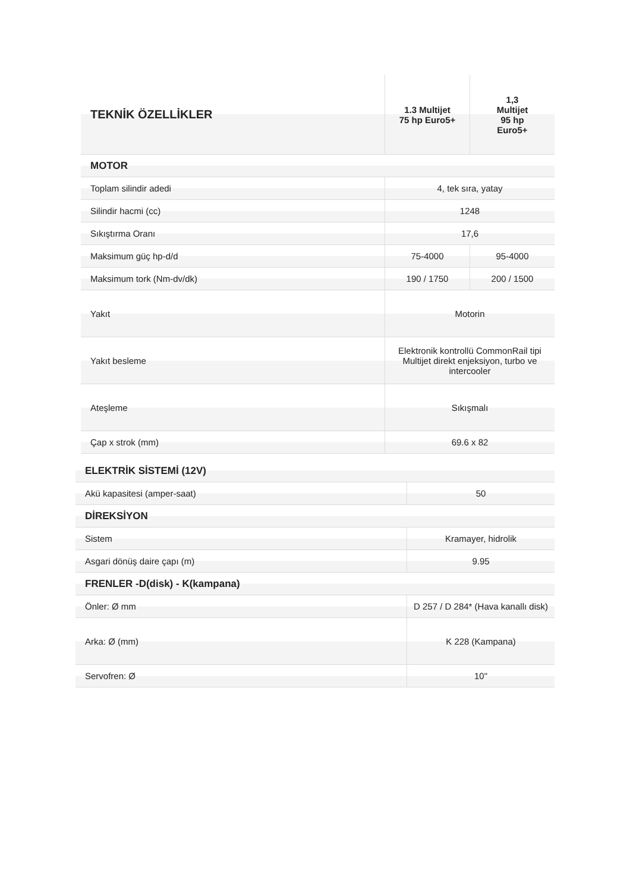| TEKNİK ÖZELLİKLER | 1.3 Multijet 75 hp Euro5+ | 1,3 Multijet 95 hp Euro5+ |
| --- | --- | --- |
| MOTOR | | |
| Toplam silindir adedi | 4, tek sıra, yatay | |
| Silindir hacmi (cc) | 1248 | |
| Sıkıştırma Oranı | 17,6 | |
| Maksimum güç hp-d/d | 75-4000 | 95-4000 |
| Maksimum tork (Nm-dv/dk) | 190 / 1750 | 200 / 1500 |
| Yakıt | Motorin | |
| Yakıt besleme | Elektronik kontrollü CommonRail tipi Multijet direkt enjeksiyon, turbo ve intercooler | |
| Ateşleme | Sıkışmalı | |
| Çap x strok (mm) | 69.6 x 82 | |
| ELEKTRİK SİSTEMİ (12V) | |
| Akü kapasitesi (amper-saat) | 50 |
| DİREKSİYON | |
| Sistem | Kramayer, hidrolik |
| Asgari dönüş daire çapı (m) | 9.95 |
| FRENLER -D(disk) - K(kampana) | |
| Önler: Ø mm | D 257 / D 284* (Hava kanallı disk) |
| Arka: Ø (mm) | K 228 (Kampana) |
| Servofren: Ø | 10" |